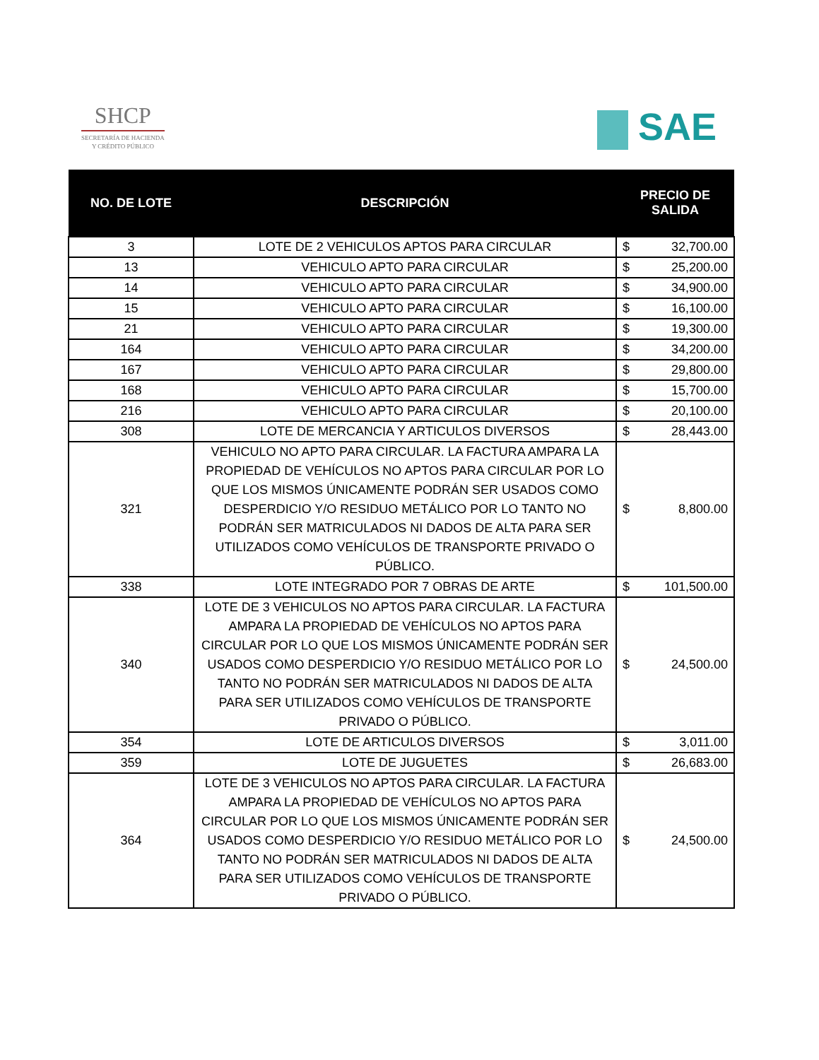SHCP
SECRETARÍA DE HACIENDA
Y CRÉDITO PÚBLICO
SAE
| NO. DE LOTE | DESCRIPCIÓN | PRECIO DE SALIDA |
| --- | --- | --- |
| 3 | LOTE DE 2 VEHICULOS APTOS PARA CIRCULAR | $ 32,700.00 |
| 13 | VEHICULO APTO PARA CIRCULAR | $ 25,200.00 |
| 14 | VEHICULO APTO PARA CIRCULAR | $ 34,900.00 |
| 15 | VEHICULO APTO PARA CIRCULAR | $ 16,100.00 |
| 21 | VEHICULO APTO PARA CIRCULAR | $ 19,300.00 |
| 164 | VEHICULO APTO PARA CIRCULAR | $ 34,200.00 |
| 167 | VEHICULO APTO PARA CIRCULAR | $ 29,800.00 |
| 168 | VEHICULO APTO PARA CIRCULAR | $ 15,700.00 |
| 216 | VEHICULO APTO PARA CIRCULAR | $ 20,100.00 |
| 308 | LOTE DE MERCANCIA Y ARTICULOS DIVERSOS | $ 28,443.00 |
| 321 | VEHICULO NO APTO PARA CIRCULAR. LA FACTURA AMPARA LA PROPIEDAD DE VEHÍCULOS NO APTOS PARA CIRCULAR POR LO QUE LOS MISMOS ÚNICAMENTE PODRÁN SER USADOS COMO DESPERDICIO Y/O RESIDUO METÁLICO POR LO TANTO NO PODRÁN SER MATRICULADOS NI DADOS DE ALTA PARA SER UTILIZADOS COMO VEHÍCULOS DE TRANSPORTE PRIVADO O PÚBLICO. | $ 8,800.00 |
| 338 | LOTE INTEGRADO POR 7 OBRAS DE ARTE | $ 101,500.00 |
| 340 | LOTE DE 3 VEHICULOS NO APTOS PARA CIRCULAR. LA FACTURA AMPARA LA PROPIEDAD DE VEHÍCULOS NO APTOS PARA CIRCULAR POR LO QUE LOS MISMOS ÚNICAMENTE PODRÁN SER USADOS COMO DESPERDICIO Y/O RESIDUO METÁLICO POR LO TANTO NO PODRÁN SER MATRICULADOS NI DADOS DE ALTA PARA SER UTILIZADOS COMO VEHÍCULOS DE TRANSPORTE PRIVADO O PÚBLICO. | $ 24,500.00 |
| 354 | LOTE DE ARTICULOS DIVERSOS | $ 3,011.00 |
| 359 | LOTE DE JUGUETES | $ 26,683.00 |
| 364 | LOTE DE 3 VEHICULOS NO APTOS PARA CIRCULAR. LA FACTURA AMPARA LA PROPIEDAD DE VEHÍCULOS NO APTOS PARA CIRCULAR POR LO QUE LOS MISMOS ÚNICAMENTE PODRÁN SER USADOS COMO DESPERDICIO Y/O RESIDUO METÁLICO POR LO TANTO NO PODRÁN SER MATRICULADOS NI DADOS DE ALTA PARA SER UTILIZADOS COMO VEHÍCULOS DE TRANSPORTE PRIVADO O PÚBLICO. | $ 24,500.00 |